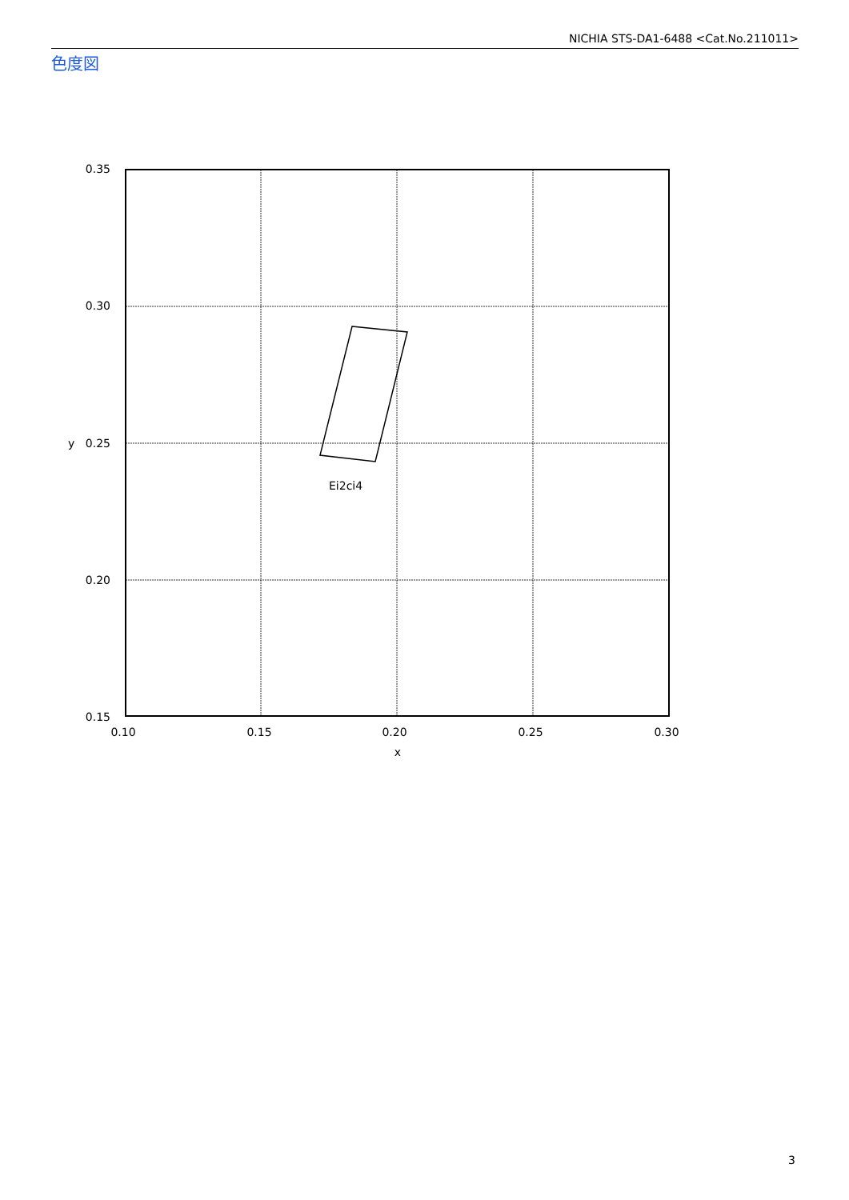NICHIA STS-DA1-6488 <Cat.No.211011>
色度図
Ei2ci4
0.35
0.30
0.25
0.20
0.15
y
0.10
0.15
0.20
0.25
0.30
x
3